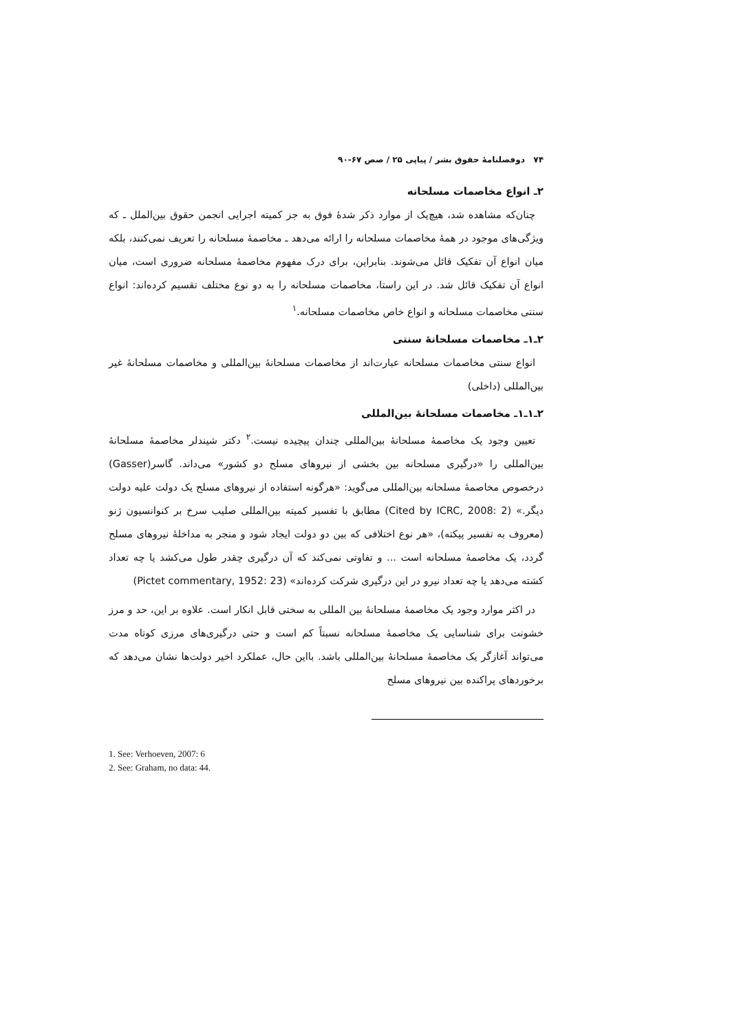۷۴ دوفصلنامهٔ حقوق بشر / پیاپی ۲۵ / صص ۶۷-۹۰
۲ـ انواع مخاصمات مسلحانه
چنان‌که مشاهده شد، هیچ‌یک از موارد ذکر شدهٔ فوق به جز کمیته اجرایی انجمن حقوق بین‌الملل ـ که ویژگی‌های موجود در همهٔ مخاصمات مسلحانه را ارائه می‌دهد ـ مخاصمهٔ مسلحانه را تعریف نمی‌کنند، بلکه میان انواع آن تفکیک قائل می‌شوند. بنابراین، برای درک مفهوم مخاصمهٔ مسلحانه ضروری است، میان انواع آن تفکیک قائل شد. در این راستا، مخاصمات مسلحانه را به دو نوع مختلف تقسیم کرده‌اند: انواع سنتی مخاصمات مسلحانه و انواع خاص مخاصمات مسلحانه.<sup>۱</sup>
۲ـ۱ـ مخاصمات مسلحانهٔ سنتی
انواع سنتی مخاصمات مسلحانه عبارت‌اند از مخاصمات مسلحانهٔ بین‌المللی و مخاصمات مسلحانهٔ غیر بین‌المللی (داخلی)
۲ـ۱ـ۱ـ مخاصمات مسلحانهٔ بین‌المللی
تعیین وجود یک مخاصمهٔ مسلحانهٔ بین‌المللی چندان پیچیده نیست.<sup>۲</sup> دکتر شیندلر مخاصمهٔ مسلحانهٔ بین‌المللی را «درگیری مسلحانه بین بخشی از نیروهای مسلح دو کشور» می‌داند. گاسر(Gasser) درخصوص مخاصمهٔ مسلحانه بین‌المللی می‌گوید: «هرگونه استفاده از نیروهای مسلح یک دولت علیه دولت دیگر.» (Cited by ICRC, 2008: 2) مطابق با تفسیر کمیته بین‌المللی صلیب سرخ بر کنوانسیون ژنو (معروف به تفسیر پیکته)، «هر نوع اختلافی که بین دو دولت ایجاد شود و منجر به مداخلهٔ نیروهای مسلح گردد، یک مخاصمهٔ مسلحانه است ... و تفاوتی نمی‌کند که آن درگیری چقدر طول می‌کشد یا چه تعداد کشته می‌دهد یا چه تعداد نیرو در این درگیری شرکت کرده‌اند» (Pictet commentary, 1952: 23)
در اکثر موارد وجود یک مخاصمهٔ مسلحانهٔ بین المللی به سختی قابل انکار است. علاوه بر این، حد و مرز خشونت برای شناسایی یک مخاصمهٔ مسلحانه نسبتاً کم است و حتی درگیری‌های مرزی کوتاه مدت می‌تواند آغازگر یک مخاصمهٔ مسلحانهٔ بین‌المللی باشد. بااین حال، عملکرد اخیر دولت‌ها نشان می‌دهد که برخوردهای پراکنده بین نیروهای مسلح
1. See: Verhoeven, 2007: 6
2. See: Graham, no data: 44.